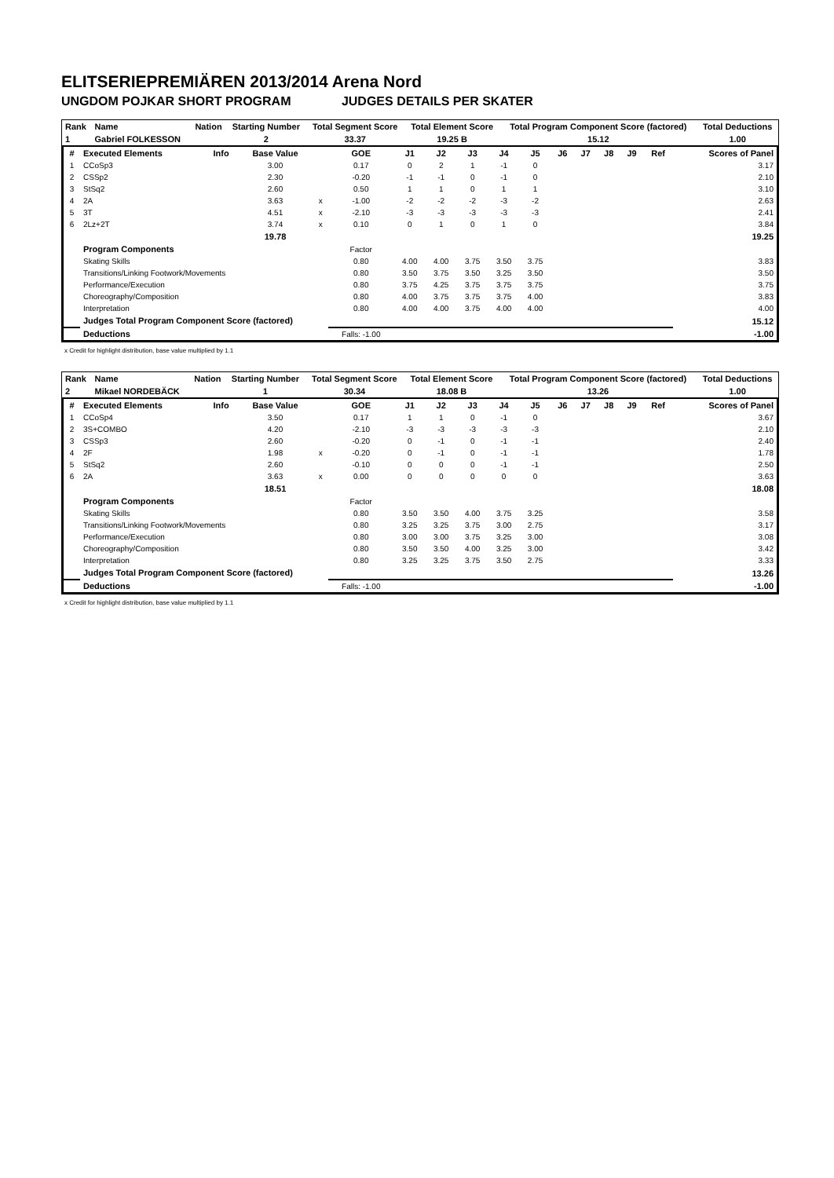ELITSERIEPREMIÄREN 2013/2014 Arena Nord
UNGDOM POJKAR SHORT PROGRAM JUDGES DETAILS PER SKATER
| Rank | Name | Nation | Starting Number | Total Segment Score | Total Element Score | Total Program Component Score (factored) | Total Deductions |
| --- | --- | --- | --- | --- | --- | --- | --- |
| 1 | Gabriel FOLKESSON | | 2 | 33.37 | 19.25 B | 15.12 | 1.00 |
| # | Executed Elements | Info | Base Value | | GOE | J1 | J2 | J3 | J4 | J5 | J6 | J7 | J8 | J9 | Ref | Scores of Panel |
| --- | --- | --- | --- | --- | --- | --- | --- | --- | --- | --- | --- | --- | --- | --- | --- | --- |
| 1 | CCoSp3 | | 3.00 | | 0.17 | 0 | 2 | 1 | -1 | 0 | | | | | | 3.17 |
| 2 | CSSp2 | | 2.30 | | -0.20 | -1 | -1 | 0 | -1 | 0 | | | | | | 2.10 |
| 3 | StSq2 | | 2.60 | | 0.50 | 1 | 1 | 0 | 1 | 1 | | | | | | 3.10 |
| 4 | 2A | | 3.63 | x | -1.00 | -2 | -2 | -2 | -3 | -2 | | | | | | 2.63 |
| 5 | 3T | | 4.51 | x | -2.10 | -3 | -3 | -3 | -3 | -3 | | | | | | 2.41 |
| 6 | 2Lz+2T | | 3.74 | x | 0.10 | 0 | 1 | 0 | 1 | 0 | | | | | | 3.84 |
| | | | 19.78 | | | | | | | | | | | | | 19.25 |
| | Program Components | | | | Factor | | | | | | | | | | | |
| | Skating Skills | | | | 0.80 | 4.00 | 4.00 | 3.75 | 3.50 | 3.75 | | | | | | 3.83 |
| | Transitions/Linking Footwork/Movements | | | | 0.80 | 3.50 | 3.75 | 3.50 | 3.25 | 3.50 | | | | | | 3.50 |
| | Performance/Execution | | | | 0.80 | 3.75 | 4.25 | 3.75 | 3.75 | 3.75 | | | | | | 3.75 |
| | Choreography/Composition | | | | 0.80 | 4.00 | 3.75 | 3.75 | 3.75 | 4.00 | | | | | | 3.83 |
| | Interpretation | | | | 0.80 | 4.00 | 4.00 | 3.75 | 4.00 | 4.00 | | | | | | 4.00 |
| | Judges Total Program Component Score (factored) | | | | | | | | | | | | | | | 15.12 |
| | Deductions | | | | Falls: -1.00 | | | | | | | | | | | -1.00 |
x Credit for highlight distribution, base value multiplied by 1.1
| Rank | Name | Nation | Starting Number | Total Segment Score | Total Element Score | Total Program Component Score (factored) | Total Deductions |
| --- | --- | --- | --- | --- | --- | --- | --- |
| 2 | Mikael NORDEBÄCK | | 1 | 30.34 | 18.08 B | 13.26 | 1.00 |
| # | Executed Elements | Info | Base Value | | GOE | J1 | J2 | J3 | J4 | J5 | J6 | J7 | J8 | J9 | Ref | Scores of Panel |
| --- | --- | --- | --- | --- | --- | --- | --- | --- | --- | --- | --- | --- | --- | --- | --- | --- |
| 1 | CCoSp4 | | 3.50 | | 0.17 | 1 | 1 | 0 | -1 | 0 | | | | | | 3.67 |
| 2 | 3S+COMBO | | 4.20 | | -2.10 | -3 | -3 | -3 | -3 | -3 | | | | | | 2.10 |
| 3 | CSSp3 | | 2.60 | | -0.20 | 0 | -1 | 0 | -1 | -1 | | | | | | 2.40 |
| 4 | 2F | | 1.98 | x | -0.20 | 0 | -1 | 0 | -1 | -1 | | | | | | 1.78 |
| 5 | StSq2 | | 2.60 | | -0.10 | 0 | 0 | 0 | -1 | -1 | | | | | | 2.50 |
| 6 | 2A | | 3.63 | x | 0.00 | 0 | 0 | 0 | 0 | 0 | | | | | | 3.63 |
| | | | 18.51 | | | | | | | | | | | | | 18.08 |
| | Program Components | | | | Factor | | | | | | | | | | | |
| | Skating Skills | | | | 0.80 | 3.50 | 3.50 | 4.00 | 3.75 | 3.25 | | | | | | 3.58 |
| | Transitions/Linking Footwork/Movements | | | | 0.80 | 3.25 | 3.25 | 3.75 | 3.00 | 2.75 | | | | | | 3.17 |
| | Performance/Execution | | | | 0.80 | 3.00 | 3.00 | 3.75 | 3.25 | 3.00 | | | | | | 3.08 |
| | Choreography/Composition | | | | 0.80 | 3.50 | 3.50 | 4.00 | 3.25 | 3.00 | | | | | | 3.42 |
| | Interpretation | | | | 0.80 | 3.25 | 3.25 | 3.75 | 3.50 | 2.75 | | | | | | 3.33 |
| | Judges Total Program Component Score (factored) | | | | | | | | | | | | | | | 13.26 |
| | Deductions | | | | Falls: -1.00 | | | | | | | | | | | -1.00 |
x Credit for highlight distribution, base value multiplied by 1.1